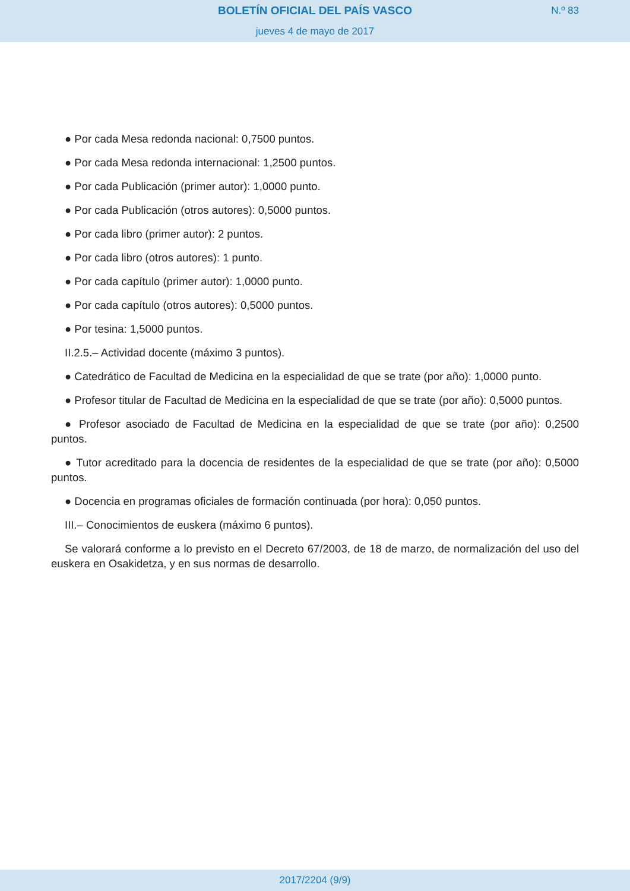BOLETÍN OFICIAL DEL PAÍS VASCO N.º 83
jueves 4 de mayo de 2017
● Por cada Mesa redonda nacional: 0,7500 puntos.
● Por cada Mesa redonda internacional: 1,2500 puntos.
● Por cada Publicación (primer autor): 1,0000 punto.
● Por cada Publicación (otros autores): 0,5000 puntos.
● Por cada libro (primer autor): 2 puntos.
● Por cada libro (otros autores): 1 punto.
● Por cada capítulo (primer autor): 1,0000 punto.
● Por cada capítulo (otros autores): 0,5000 puntos.
● Por tesina: 1,5000 puntos.
II.2.5.– Actividad docente (máximo 3 puntos).
● Catedrático de Facultad de Medicina en la especialidad de que se trate (por año): 1,0000 punto.
● Profesor titular de Facultad de Medicina en la especialidad de que se trate (por año): 0,5000 puntos.
● Profesor asociado de Facultad de Medicina en la especialidad de que se trate (por año): 0,2500 puntos.
● Tutor acreditado para la docencia de residentes de la especialidad de que se trate (por año): 0,5000 puntos.
● Docencia en programas oficiales de formación continuada (por hora): 0,050 puntos.
III.– Conocimientos de euskera (máximo 6 puntos).
Se valorará conforme a lo previsto en el Decreto 67/2003, de 18 de marzo, de normalización del uso del euskera en Osakidetza, y en sus normas de desarrollo.
2017/2204 (9/9)